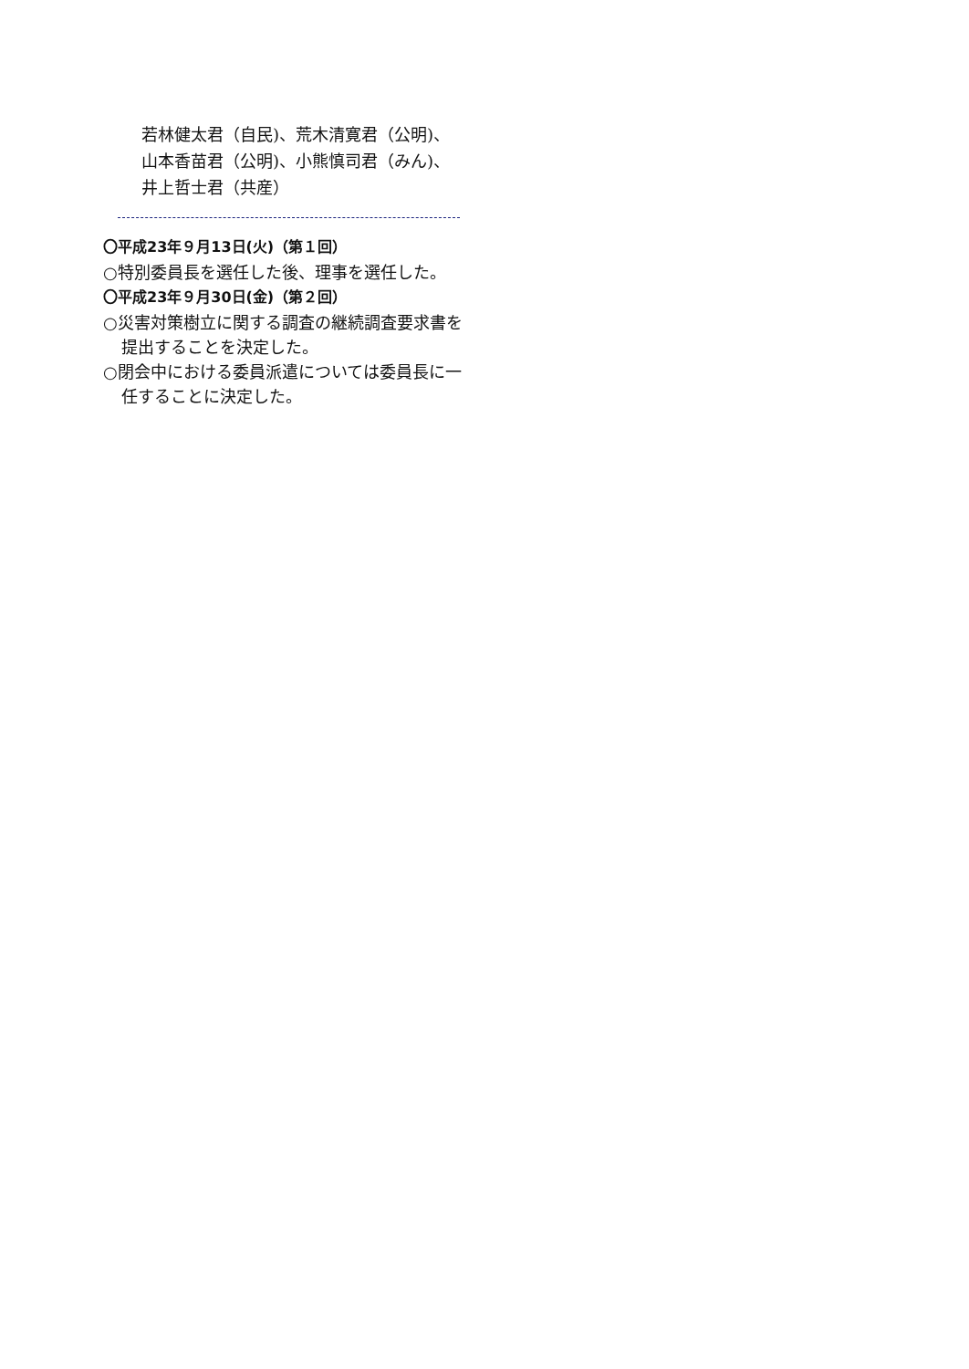若林健太君（自民)、荒木清寛君（公明)、
山本香苗君（公明)、小熊慎司君（みん)、
井上哲士君（共産）
〇平成23年９月13日(火)（第１回）
○特別委員長を選任した後、理事を選任した。
〇平成23年９月30日(金)（第２回）
○災害対策樹立に関する調査の継続調査要求書を提出することを決定した。
○閉会中における委員派遣については委員長に一任することに決定した。